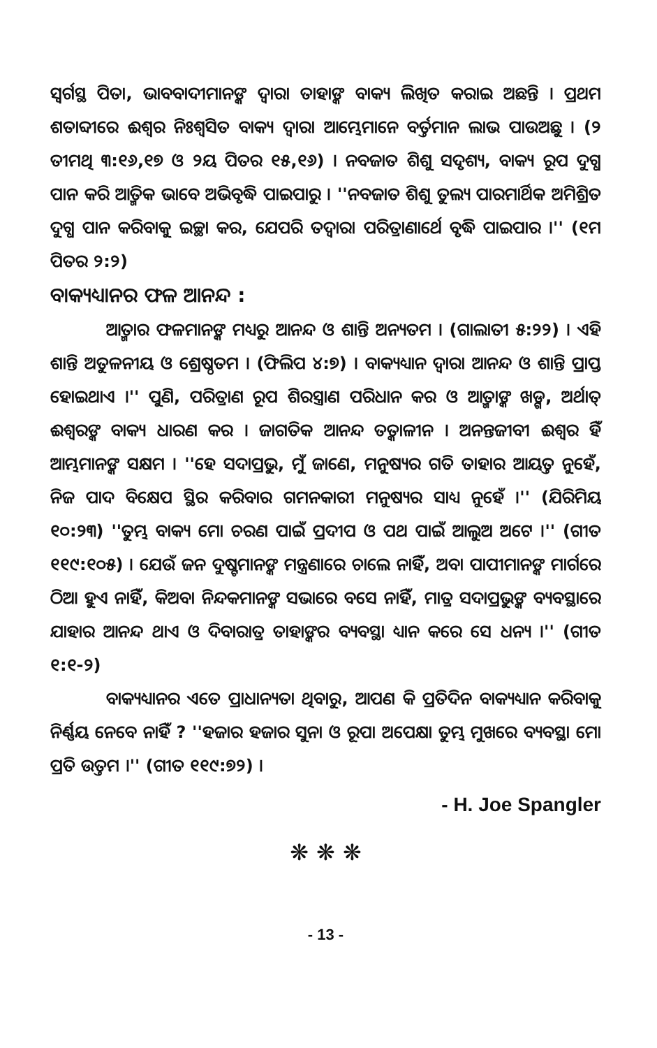ସ୍ୱର୍ଗସ୍ଥ ପିତା, ଭାବବାଦୀମାନଙ୍କ ଦ୍ୱାରା ତାହାଙ୍କ ବାକ୍ୟ ଲିଖିତ କରାଇ ଅଛନ୍ତି । ପ୍ରଥମ ଶତାବ୍ଦୀରେ ଈଶ୍ୱର ନିଃଶ୍ୱସିତ ବାକ୍ୟ ଦ୍ୱାରା ଆମ୍ଭେମାନେ ବର୍ତ୍ତମାନ ଲାଭ ପାଉଅଛୁ । (୨ ତୀମଥି ୩:୧୬,୧୭ ଓ ୨ୟ ପିତର ୧୫,୧୬) । ନବଜାତ ଶିଶୁ ସଦୃଶ୍ୟ, ବାକ୍ୟ ରୂପ ଦୁଗ୍ଧ ପାନ କରି ଆତ୍ମିକ ଭାବେ ଅଭିବୃଦ୍ଧି ପାଇପାରୁ । ''ନବଜାତ ଶିଶୁ ତୁଲ୍ୟ ପାରମାର୍ଥିକ ଅମିଶ୍ରିତ ଦୁଗ୍ଧ ପାନ କରିବାକୁ ଇଚ୍ଛା କର, ଯେପରି ତଦ୍ୱାରା ପରିତ୍ରାଣାର୍ଥେ ବୃଦ୍ଧି ପାଇପାର ।'' (୧ମ ପିତର ୨:୨)
ବାକ୍ୟଧ୍ୟାନର ଫଳ ଆନନ୍ଦ :
ଆତ୍ମାର ଫଳମାନଙ୍କ ମଧ୍ୟରୁ ଆନନ୍ଦ ଓ ଶାନ୍ତି ଅନ୍ୟତମ । (ଗାଲାତୀ ୫:୨୨) । ଏହି ଶାନ୍ତି ଅତୁଳନୀୟ ଓ ଶ୍ରେଷ୍ଠତମ । (ଫିଲିପ ୪:୭) । ବାକ୍ୟଧ୍ୟାନ ଦ୍ୱାରା ଆନନ୍ଦ ଓ ଶାନ୍ତି ପ୍ରାପ୍ତ ହୋଇଥାଏ ।'' ପୁଣି, ପରିତ୍ରାଣ ରୂପ ଶିରସ୍ତ୍ରାଣ ପରିଧାନ କର ଓ ଆତ୍ମାଙ୍କ ଖଡ୍ଗ, ଅର୍ଥାତ୍ ଈଶ୍ୱରଙ୍କ ବାକ୍ୟ ଧାରଣ କର । ଜାଗତିକ ଆନନ୍ଦ ତତ୍କାଳୀନ । ଅନନ୍ତଜୀବୀ ଈଶ୍ୱର ହିଁ ଆମ୍ଭମାନଙ୍କ ସକ୍ଷମ । ''ହେ ସଦାପ୍ରଭୁ, ମୁଁ ଜାଣେ, ମନୁଷ୍ୟର ଗତି ତାହାର ଆୟତ୍ତ ନୁହେଁ, ନିଜ ପାଦ ବିକ୍ଷେପ ସ୍ଥିର କରିବାର ଗମନକାରୀ ମନୁଷ୍ୟର ସାଧ୍ୟ ନୁହେଁ ।'' (ଯିରିମିୟ ୧୦:୨୩) ''ତୁମ୍ଭ ବାକ୍ୟ ମୋ ଚରଣ ପାଇଁ ପ୍ରଦୀପ ଓ ପଥ ପାଇଁ ଆଲୁଅ ଅଟେ ।'' (ଗୀତ ୧୧୯:୧୦୫) । ଯେଉଁ ଜନ ଦୁଷ୍ଟମାନଙ୍କ ମନ୍ତ୍ରଣାରେ ଚାଲେ ନାହିଁ, ଅବା ପାପୀମାନଙ୍କ ମାର୍ଗରେ ଠିଆ ହୁଏ ନାହିଁ, କିଅବା ନିନ୍ଦକମାନଙ୍କ ସଭାରେ ବସେ ନାହିଁ, ମାତ୍ର ସଦାପ୍ରଭୁଙ୍କ ବ୍ୟବସ୍ଥାରେ ଯାହାର ଆନନ୍ଦ ଥାଏ ଓ ଦିବାରାତ୍ର ତାହାଙ୍କର ବ୍ୟବସ୍ଥା ଧ୍ୟାନ କରେ ସେ ଧନ୍ୟ ।'' (ଗୀତ ୧:୧-୨)
ବାକ୍ୟଧ୍ୟାନର ଏତେ ପ୍ରାଧାନ୍ୟତା ଥିବାରୁ, ଆପଣ କି ପ୍ରତିଦିନ ବାକ୍ୟଧ୍ୟାନ କରିବାକୁ ନିର୍ଣ୍ଣୟ ନେବେ ନାହିଁ ? ''ହଜାର ହଜାର ସୁନା ଓ ରୂପା ଅପେକ୍ଷା ତୁମ୍ଭ ମୁଖରେ ବ୍ୟବସ୍ଥା ମୋ ପ୍ରତି ଉତ୍ତମ ।'' (ଗୀତ ୧୧୯:୭୨) ।
- H. Joe Spangler
❋ ❋ ❋
- 13 -